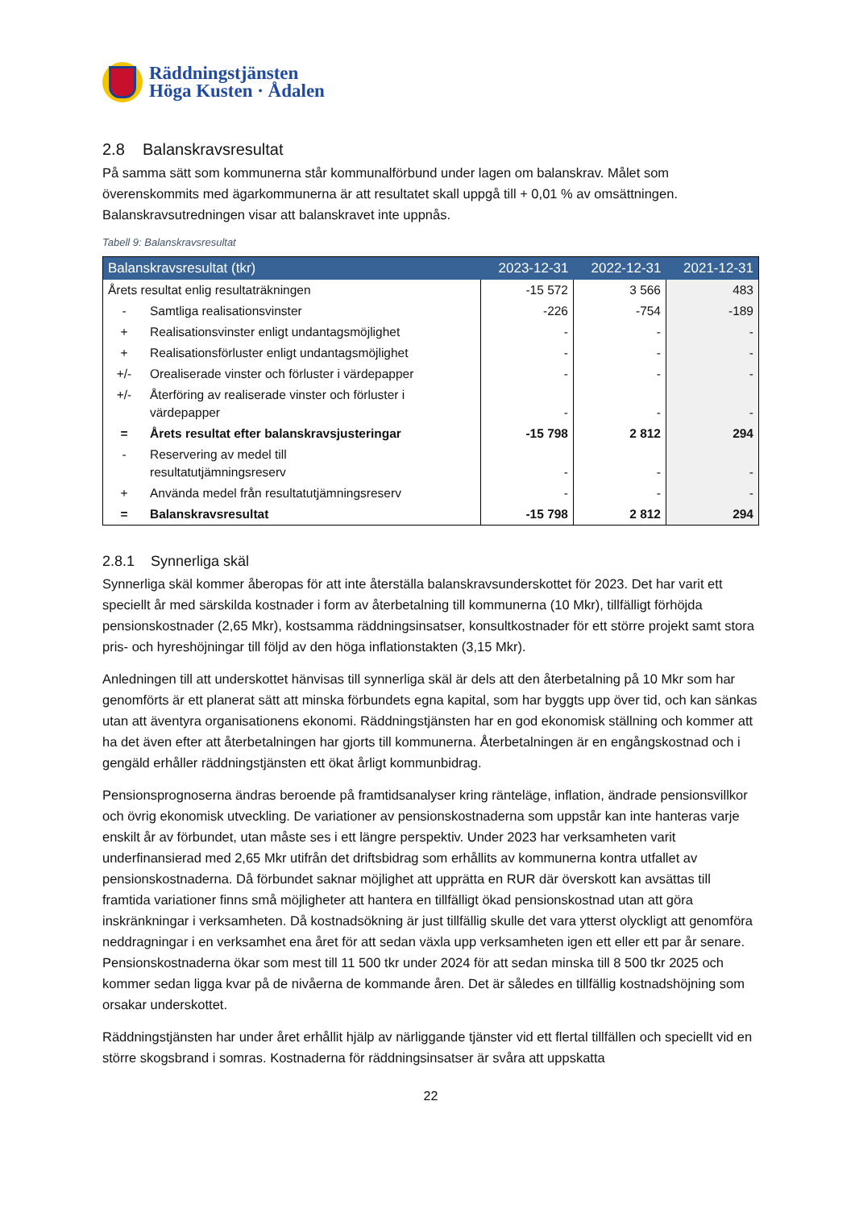Räddningstjänsten
Höga Kusten · Ådalen
2.8 Balanskravsresultat
På samma sätt som kommunerna står kommunalförbund under lagen om balanskrav. Målet som överenskommits med ägarkommunerna är att resultatet skall uppgå till + 0,01 % av omsättningen. Balanskravsutredningen visar att balanskravet inte uppnås.
Tabell 9: Balanskravsresultat
| Balanskravsresultat (tkr) | | 2023-12-31 | 2022-12-31 | 2021-12-31 |
| --- | --- | --- | --- | --- |
| Årets resultat enlig resultaträkningen | | -15 572 | 3 566 | 483 |
| - | Samtliga realisationsvinster | -226 | -754 | -189 |
| + | Realisationsvinster enligt undantagsmöjlighet | - | - | - |
| + | Realisationsförluster enligt undantagsmöjlighet | - | - | - |
| +/- | Orealiserade vinster och förluster i värdepapper | - | - | - |
| +/- | Återföring av realiserade vinster och förluster i värdepapper | - | - | - |
| = | Årets resultat efter balanskravsjusteringar | -15 798 | 2 812 | 294 |
| - | Reservering av medel till resultatutjämningsreserv | - | - | - |
| + | Använda medel från resultatutjämningsreserv | - | - | - |
| = | Balanskravsresultat | -15 798 | 2 812 | 294 |
2.8.1 Synnerliga skäl
Synnerliga skäl kommer åberopas för att inte återställa balanskravsunderskottet för 2023. Det har varit ett speciellt år med särskilda kostnader i form av återbetalning till kommunerna (10 Mkr), tillfälligt förhöjda pensionskostnader (2,65 Mkr), kostsamma räddningsinsatser, konsultkostnader för ett större projekt samt stora pris- och hyreshöjningar till följd av den höga inflationstakten (3,15 Mkr).
Anledningen till att underskottet hänvisas till synnerliga skäl är dels att den återbetalning på 10 Mkr som har genomförts är ett planerat sätt att minska förbundets egna kapital, som har byggts upp över tid, och kan sänkas utan att äventyra organisationens ekonomi. Räddningstjänsten har en god ekonomisk ställning och kommer att ha det även efter att återbetalningen har gjorts till kommunerna. Återbetalningen är en engångskostnad och i gengäld erhåller räddningstjänsten ett ökat årligt kommunbidrag.
Pensionsprognoserna ändras beroende på framtidsanalyser kring ränteläge, inflation, ändrade pensionsvillkor och övrig ekonomisk utveckling. De variationer av pensionskostnaderna som uppstår kan inte hanteras varje enskilt år av förbundet, utan måste ses i ett längre perspektiv. Under 2023 har verksamheten varit underfinansierad med 2,65 Mkr utifrån det driftsbidrag som erhållits av kommunerna kontra utfallet av pensionskostnaderna. Då förbundet saknar möjlighet att upprätta en RUR där överskott kan avsättas till framtida variationer finns små möjligheter att hantera en tillfälligt ökad pensionskostnad utan att göra inskränkningar i verksamheten. Då kostnadsökning är just tillfällig skulle det vara ytterst olyckligt att genomföra neddragningar i en verksamhet ena året för att sedan växla upp verksamheten igen ett eller ett par år senare. Pensionskostnaderna ökar som mest till 11 500 tkr under 2024 för att sedan minska till 8 500 tkr 2025 och kommer sedan ligga kvar på de nivåerna de kommande åren. Det är således en tillfällig kostnadshöjning som orsakar underskottet.
Räddningstjänsten har under året erhållit hjälp av närliggande tjänster vid ett flertal tillfällen och speciellt vid en större skogsbrand i somras. Kostnaderna för räddningsinsatser är svåra att uppskatta
22